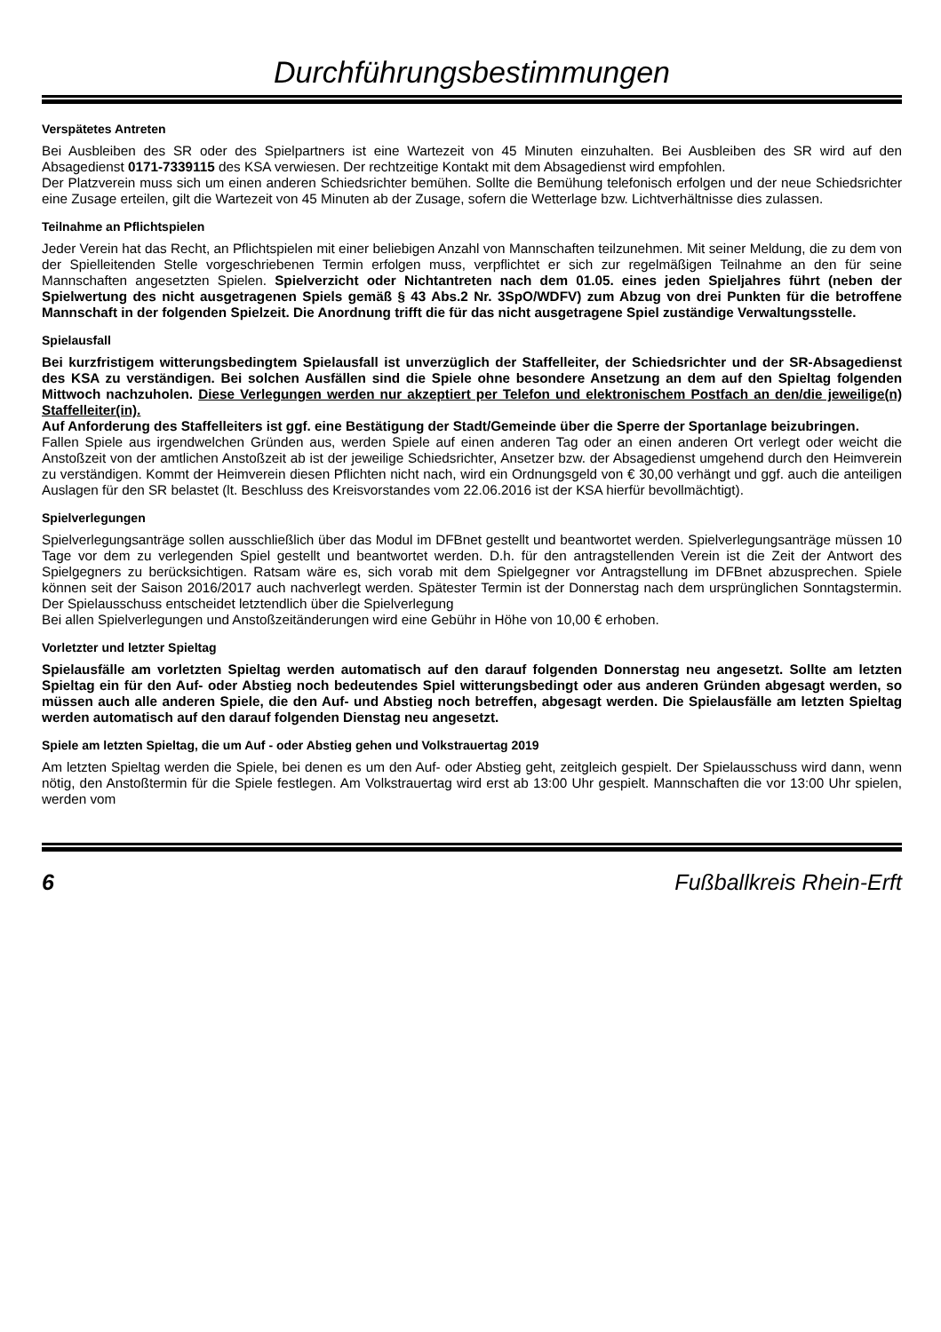Durchführungsbestimmungen
Verspätetes Antreten
Bei Ausbleiben des SR oder des Spielpartners ist eine Wartezeit von 45 Minuten einzuhalten. Bei Ausbleiben des SR wird auf den Absagedienst 0171-7339115 des KSA verwiesen. Der rechtzeitige Kontakt mit dem Absagedienst wird empfohlen.
Der Platzverein muss sich um einen anderen Schiedsrichter bemühen. Sollte die Bemühung telefonisch erfolgen und der neue Schiedsrichter eine Zusage erteilen, gilt die Wartezeit von 45 Minuten ab der Zusage, sofern die Wetterlage bzw. Lichtverhältnisse dies zulassen.
Teilnahme an Pflichtspielen
Jeder Verein hat das Recht, an Pflichtspielen mit einer beliebigen Anzahl von Mannschaften teilzunehmen. Mit seiner Meldung, die zu dem von der Spielleitenden Stelle vorgeschriebenen Termin erfolgen muss, verpflichtet er sich zur regelmäßigen Teilnahme an den für seine Mannschaften angesetzten Spielen. Spielverzicht oder Nichtantreten nach dem 01.05. eines jeden Spieljahres führt (neben der Spielwertung des nicht ausgetragenen Spiels gemäß § 43 Abs.2 Nr. 3SpO/WDFV) zum Abzug von drei Punkten für die betroffene Mannschaft in der folgenden Spielzeit. Die Anordnung trifft die für das nicht ausgetragene Spiel zuständige Verwaltungsstelle.
Spielausfall
Bei kurzfristigem witterungsbedingtem Spielausfall ist unverzüglich der Staffelleiter, der Schiedsrichter und der SR-Absagedienst des KSA zu verständigen. Bei solchen Ausfällen sind die Spiele ohne besondere Ansetzung an dem auf den Spieltag folgenden Mittwoch nachzuholen. Diese Verlegungen werden nur akzeptiert per Telefon und elektronischem Postfach an den/die jeweilige(n) Staffelleiter(in).
Auf Anforderung des Staffelleiters ist ggf. eine Bestätigung der Stadt/Gemeinde über die Sperre der Sportanlage beizubringen.
Fallen Spiele aus irgendwelchen Gründen aus, werden Spiele auf einen anderen Tag oder an einen anderen Ort verlegt oder weicht die Anstoßzeit von der amtlichen Anstoßzeit ab ist der jeweilige Schiedsrichter, Ansetzer bzw. der Absagedienst umgehend durch den Heimverein zu verständigen. Kommt der Heimverein diesen Pflichten nicht nach, wird ein Ordnungsgeld von € 30,00 verhängt und ggf. auch die anteiligen Auslagen für den SR belastet (lt. Beschluss des Kreisvorstandes vom 22.06.2016 ist der KSA hierfür bevollmächtigt).
Spielverlegungen
Spielverlegungsanträge sollen ausschließlich über das Modul im DFBnet gestellt und beantwortet werden. Spielverlegungsanträge müssen 10 Tage vor dem zu verlegenden Spiel gestellt und beantwortet werden. D.h. für den antragstellenden Verein ist die Zeit der Antwort des Spielgegners zu berücksichtigen. Ratsam wäre es, sich vorab mit dem Spielgegner vor Antragstellung im DFBnet abzusprechen. Spiele können seit der Saison 2016/2017 auch nachverlegt werden. Spätester Termin ist der Donnerstag nach dem ursprünglichen Sonntagstermin. Der Spielausschuss entscheidet letztendlich über die Spielverlegung
Bei allen Spielverlegungen und Anstoßzeitänderungen wird eine Gebühr in Höhe von 10,00 € erhoben.
Vorletzter und letzter Spieltag
Spielausfälle am vorletzten Spieltag werden automatisch auf den darauf folgenden Donnerstag neu angesetzt. Sollte am letzten Spieltag ein für den Auf- oder Abstieg noch bedeutendes Spiel witterungsbedingt oder aus anderen Gründen abgesagt werden, so müssen auch alle anderen Spiele, die den Auf- und Abstieg noch betreffen, abgesagt werden. Die Spielausfälle am letzten Spieltag werden automatisch auf den darauf folgenden Dienstag neu angesetzt.
Spiele am letzten Spieltag, die um Auf - oder Abstieg gehen und Volkstrauertag 2019
Am letzten Spieltag werden die Spiele, bei denen es um den Auf- oder Abstieg geht, zeitgleich gespielt. Der Spielausschuss wird dann, wenn nötig, den Anstoßtermin für die Spiele festlegen. Am Volkstrauertag wird erst ab 13:00 Uhr gespielt. Mannschaften die vor 13:00 Uhr spielen, werden vom
6 Fußballkreis Rhein-Erft